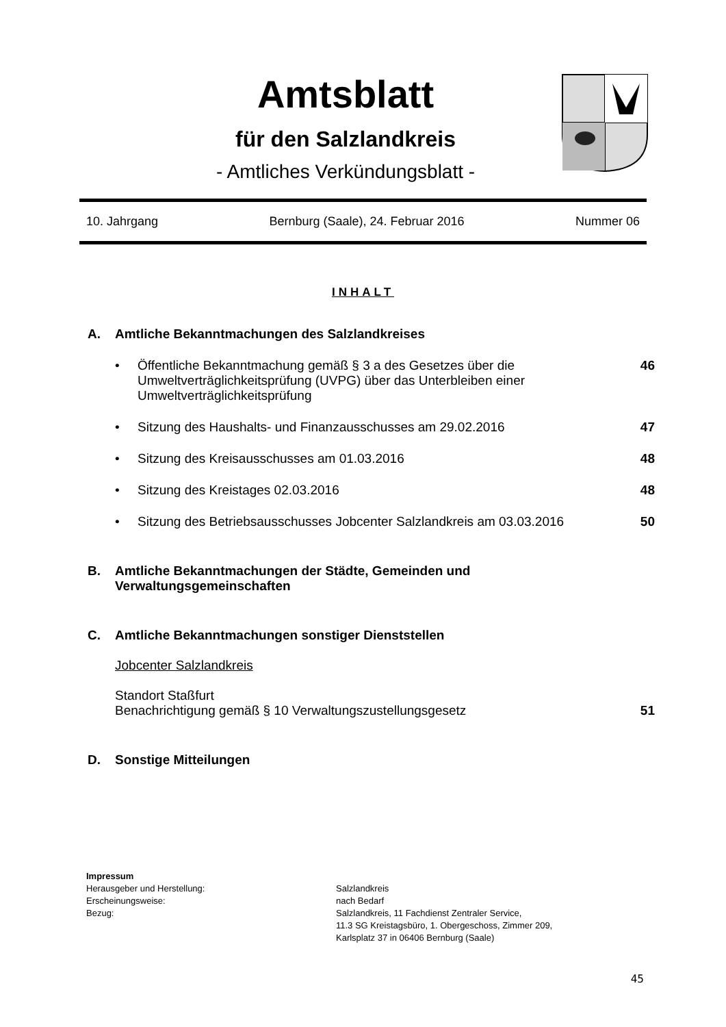Amtsblatt
für den Salzlandkreis
- Amtliches Verkündungsblatt -
10. Jahrgang Bernburg (Saale), 24. Februar 2016 Nummer 06
INHALT
A. Amtliche Bekanntmachungen des Salzlandkreises
• Öffentliche Bekanntmachung gemäß § 3 a des Gesetzes über die Umweltverträglichkeitsprüfung (UVPG) über das Unterbleiben einer Umweltverträglichkeitsprüfung 46
• Sitzung des Haushalts- und Finanzausschusses am 29.02.2016 47
• Sitzung des Kreisausschusses am 01.03.2016 48
• Sitzung des Kreistages 02.03.2016 48
• Sitzung des Betriebsausschusses Jobcenter Salzlandkreis am 03.03.2016 50
B. Amtliche Bekanntmachungen der Städte, Gemeinden und Verwaltungsgemeinschaften
C. Amtliche Bekanntmachungen sonstiger Dienststellen
Jobcenter Salzlandkreis
Standort Staßfurt
Benachrichtigung gemäß § 10 Verwaltungszustellungsgesetz 51
D. Sonstige Mitteilungen
Impressum
| Herausgeber und Herstellung: | Salzlandkreis |
| Erscheinungsweise: | nach Bedarf |
| Bezug: | Salzlandkreis, 11 Fachdienst Zentraler Service, 11.3 SG Kreistagsbüro, 1. Obergeschoss, Zimmer 209, Karlsplatz 37 in 06406 Bernburg (Saale) |
45